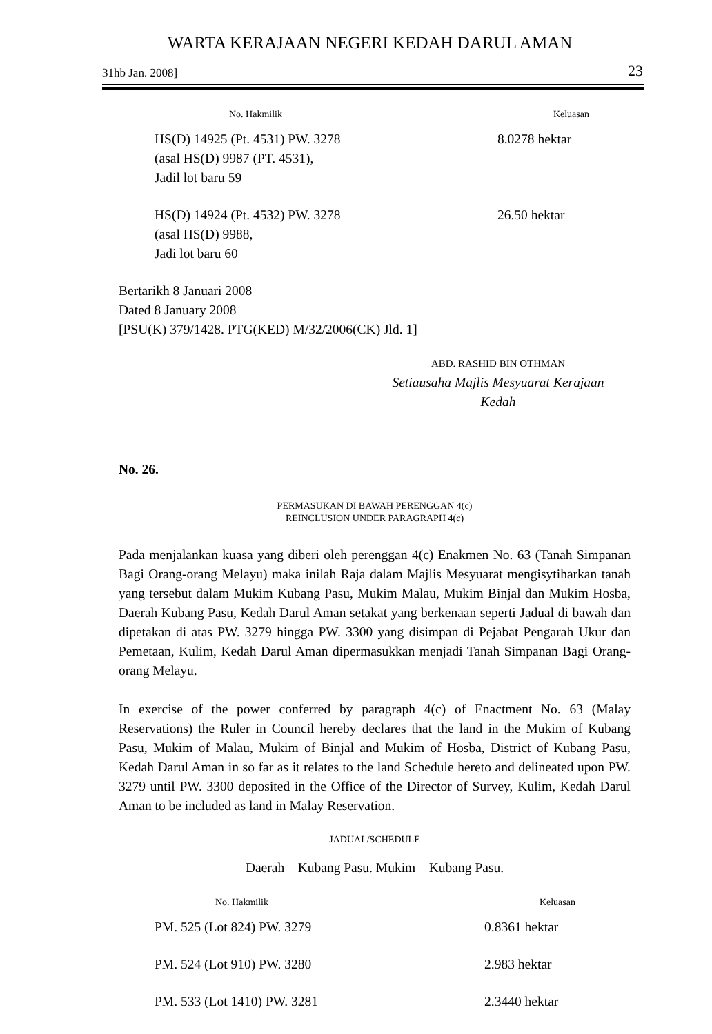WARTA KERAJAAN NEGERI KEDAH DARUL AMAN
31hb Jan. 2008] 23
| No. Hakmilik | Keluasan |
| --- | --- |
| HS(D) 14925 (Pt. 4531) PW. 3278 (asal HS(D) 9987 (PT. 4531), Jadil lot baru 59 | 8.0278 hektar |
| HS(D) 14924 (Pt. 4532) PW. 3278 (asal HS(D) 9988, Jadi lot baru 60 | 26.50 hektar |
Bertarikh 8 Januari 2008
Dated 8 January 2008
[PSU(K) 379/1428. PTG(KED) M/32/2006(CK) Jld. 1]
ABD. RASHID BIN OTHMAN
Setiausaha Majlis Mesyuarat Kerajaan
Kedah
No. 26.
PERMASUKAN DI BAWAH PERENGGAN 4(c)
REINCLUSION UNDER PARAGRAPH 4(c)
Pada menjalankan kuasa yang diberi oleh perenggan 4(c) Enakmen No. 63 (Tanah Simpanan Bagi Orang-orang Melayu) maka inilah Raja dalam Majlis Mesyuarat mengisytiharkan tanah yang tersebut dalam Mukim Kubang Pasu, Mukim Malau, Mukim Binjal dan Mukim Hosba, Daerah Kubang Pasu, Kedah Darul Aman setakat yang berkenaan seperti Jadual di bawah dan dipetakan di atas PW. 3279 hingga PW. 3300 yang disimpan di Pejabat Pengarah Ukur dan Pemetaan, Kulim, Kedah Darul Aman dipermasukkan menjadi Tanah Simpanan Bagi Orang-orang Melayu.
In exercise of the power conferred by paragraph 4(c) of Enactment No. 63 (Malay Reservations) the Ruler in Council hereby declares that the land in the Mukim of Kubang Pasu, Mukim of Malau, Mukim of Binjal and Mukim of Hosba, District of Kubang Pasu, Kedah Darul Aman in so far as it relates to the land Schedule hereto and delineated upon PW. 3279 until PW. 3300 deposited in the Office of the Director of Survey, Kulim, Kedah Darul Aman to be included as land in Malay Reservation.
JADUAL/SCHEDULE
Daerah—Kubang Pasu. Mukim—Kubang Pasu.
| No. Hakmilik | Keluasan |
| --- | --- |
| PM. 525 (Lot 824) PW. 3279 | 0.8361 hektar |
| PM. 524 (Lot 910) PW. 3280 | 2.983 hektar |
| PM. 533 (Lot 1410) PW. 3281 | 2.3440 hektar |